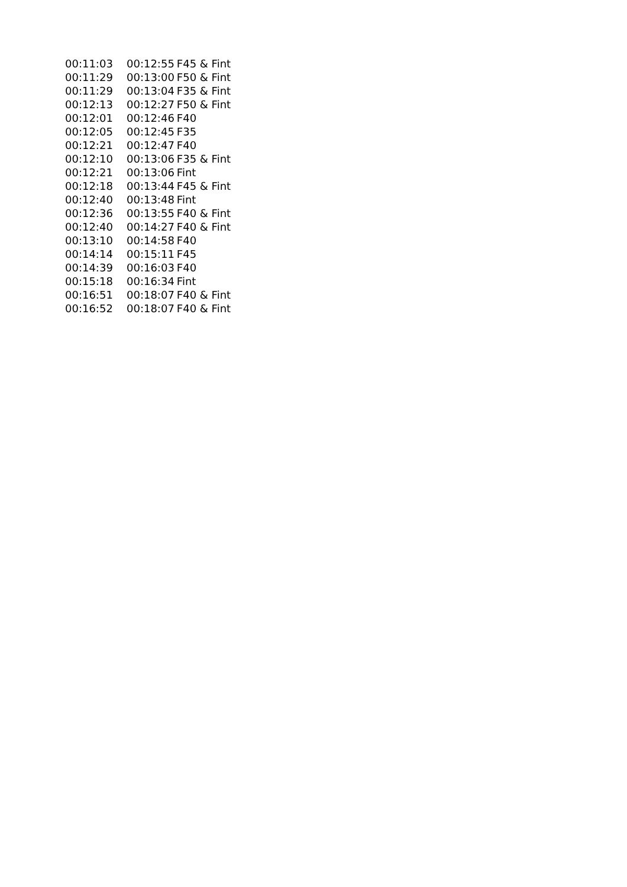| 00:11:03 | 00:12:55 | F45 & Fint |
| 00:11:29 | 00:13:00 | F50 & Fint |
| 00:11:29 | 00:13:04 | F35 & Fint |
| 00:12:13 | 00:12:27 | F50 & Fint |
| 00:12:01 | 00:12:46 | F40 |
| 00:12:05 | 00:12:45 | F35 |
| 00:12:21 | 00:12:47 | F40 |
| 00:12:10 | 00:13:06 | F35 & Fint |
| 00:12:21 | 00:13:06 | Fint |
| 00:12:18 | 00:13:44 | F45 & Fint |
| 00:12:40 | 00:13:48 | Fint |
| 00:12:36 | 00:13:55 | F40 & Fint |
| 00:12:40 | 00:14:27 | F40 & Fint |
| 00:13:10 | 00:14:58 | F40 |
| 00:14:14 | 00:15:11 | F45 |
| 00:14:39 | 00:16:03 | F40 |
| 00:15:18 | 00:16:34 | Fint |
| 00:16:51 | 00:18:07 | F40 & Fint |
| 00:16:52 | 00:18:07 | F40 & Fint |